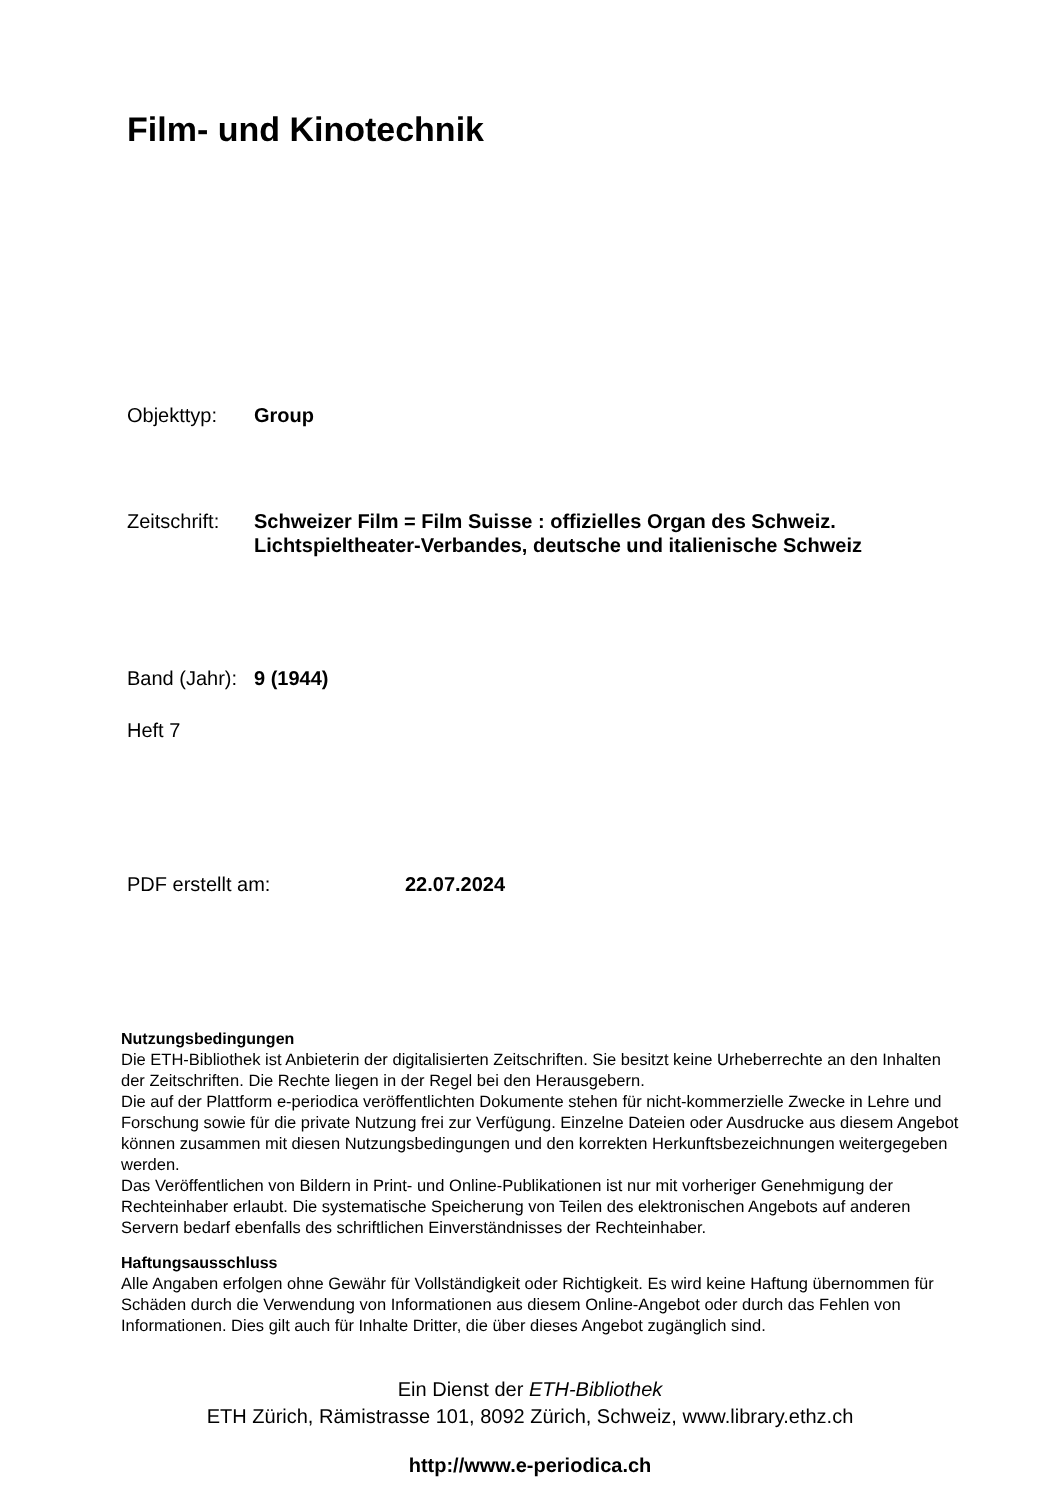Film- und Kinotechnik
Objekttyp: Group
Zeitschrift:
Schweizer Film = Film Suisse : offizielles Organ des Schweiz. Lichtspieltheater-Verbandes, deutsche und italienische Schweiz
Band (Jahr):
9 (1944)
Heft 7
PDF erstellt am: 22.07.2024
Nutzungsbedingungen
Die ETH-Bibliothek ist Anbieterin der digitalisierten Zeitschriften. Sie besitzt keine Urheberrechte an den Inhalten der Zeitschriften. Die Rechte liegen in der Regel bei den Herausgebern.
Die auf der Plattform e-periodica veröffentlichten Dokumente stehen für nicht-kommerzielle Zwecke in Lehre und Forschung sowie für die private Nutzung frei zur Verfügung. Einzelne Dateien oder Ausdrucke aus diesem Angebot können zusammen mit diesen Nutzungsbedingungen und den korrekten Herkunftsbezeichnungen weitergegeben werden.
Das Veröffentlichen von Bildern in Print- und Online-Publikationen ist nur mit vorheriger Genehmigung der Rechteinhaber erlaubt. Die systematische Speicherung von Teilen des elektronischen Angebots auf anderen Servern bedarf ebenfalls des schriftlichen Einverständnisses der Rechteinhaber.
Haftungsausschluss
Alle Angaben erfolgen ohne Gewähr für Vollständigkeit oder Richtigkeit. Es wird keine Haftung übernommen für Schäden durch die Verwendung von Informationen aus diesem Online-Angebot oder durch das Fehlen von Informationen. Dies gilt auch für Inhalte Dritter, die über dieses Angebot zugänglich sind.
Ein Dienst der ETH-Bibliothek
ETH Zürich, Rämistrasse 101, 8092 Zürich, Schweiz, www.library.ethz.ch
http://www.e-periodica.ch